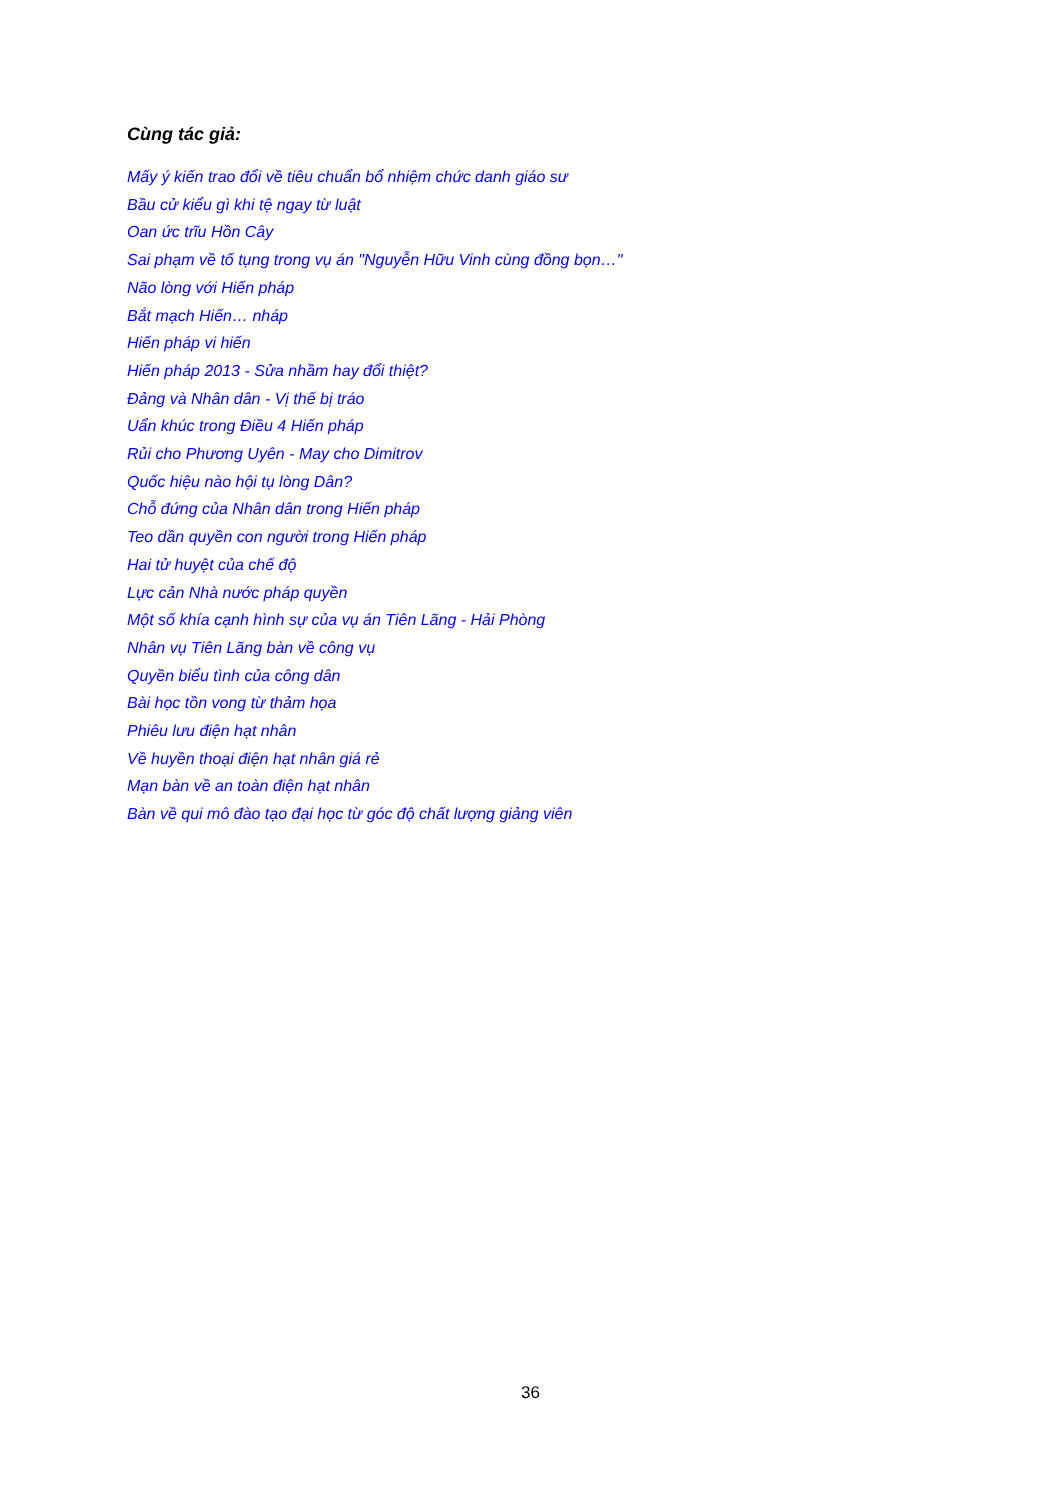Cùng tác giả:
Mấy ý kiến trao đổi về tiêu chuẩn bổ nhiệm chức danh giáo sư
Bầu cử kiểu gì khi tệ ngay từ luật
Oan ức trĩu Hồn Cây
Sai phạm về tố tụng trong vụ án "Nguyễn Hữu Vinh cùng đồng bọn…"
Não lòng với Hiến pháp
Bắt mạch Hiến… nháp
Hiến pháp vi hiến
Hiến pháp 2013 - Sửa nhầm hay đổi thiệt?
Đảng và Nhân dân - Vị thế bị tráo
Uẩn khúc trong Điều 4 Hiến pháp
Rủi cho Phương Uyên - May cho Dimitrov
Quốc hiệu nào hội tụ lòng Dân?
Chỗ đứng của Nhân dân trong Hiến pháp
Teo dần quyền con người trong Hiến pháp
Hai tử huyệt của chế độ
Lực cản Nhà nước pháp quyền
Một số khía cạnh hình sự của vụ án Tiên Lãng - Hải Phòng
Nhân vụ Tiên Lãng bàn về công vụ
Quyền biểu tình của công dân
Bài học tồn vong từ thảm họa
Phiêu lưu điện hạt nhân
Về huyền thoại điện hạt nhân giá rẻ
Mạn bàn về an toàn điện hạt nhân
Bàn về qui mô đào tạo đại học từ góc độ chất lượng giảng viên
36